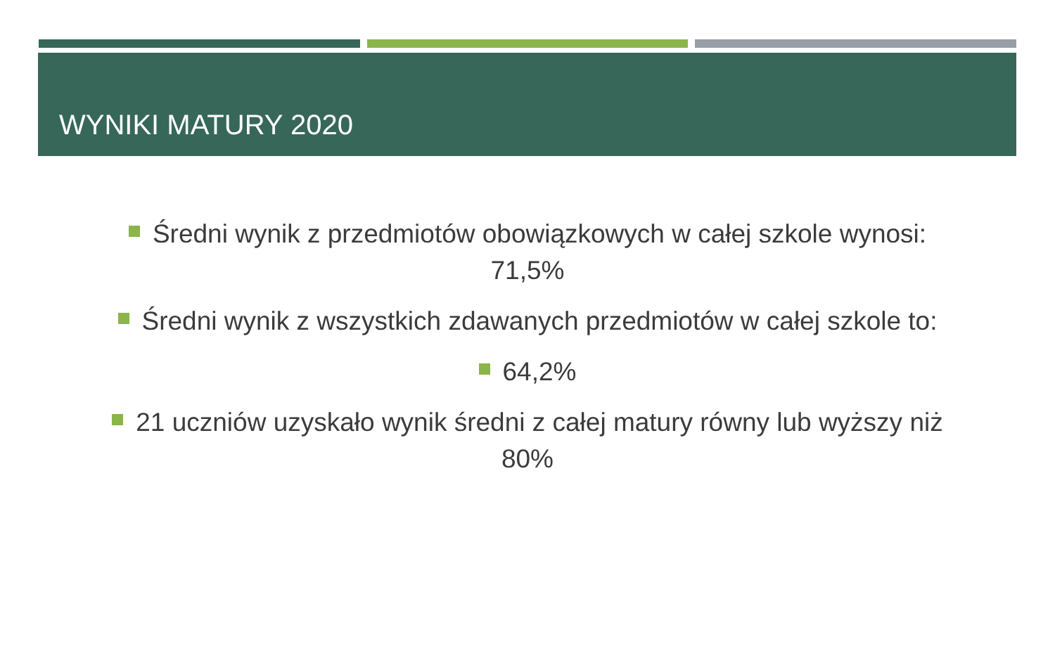WYNIKI MATURY 2020
Średni wynik z przedmiotów obowiązkowych w całej szkole wynosi:
71,5%
Średni wynik z wszystkich zdawanych przedmiotów w całej szkole to:
64,2%
21 uczniów uzyskało wynik średni z całej matury równy lub wyższy niż
80%